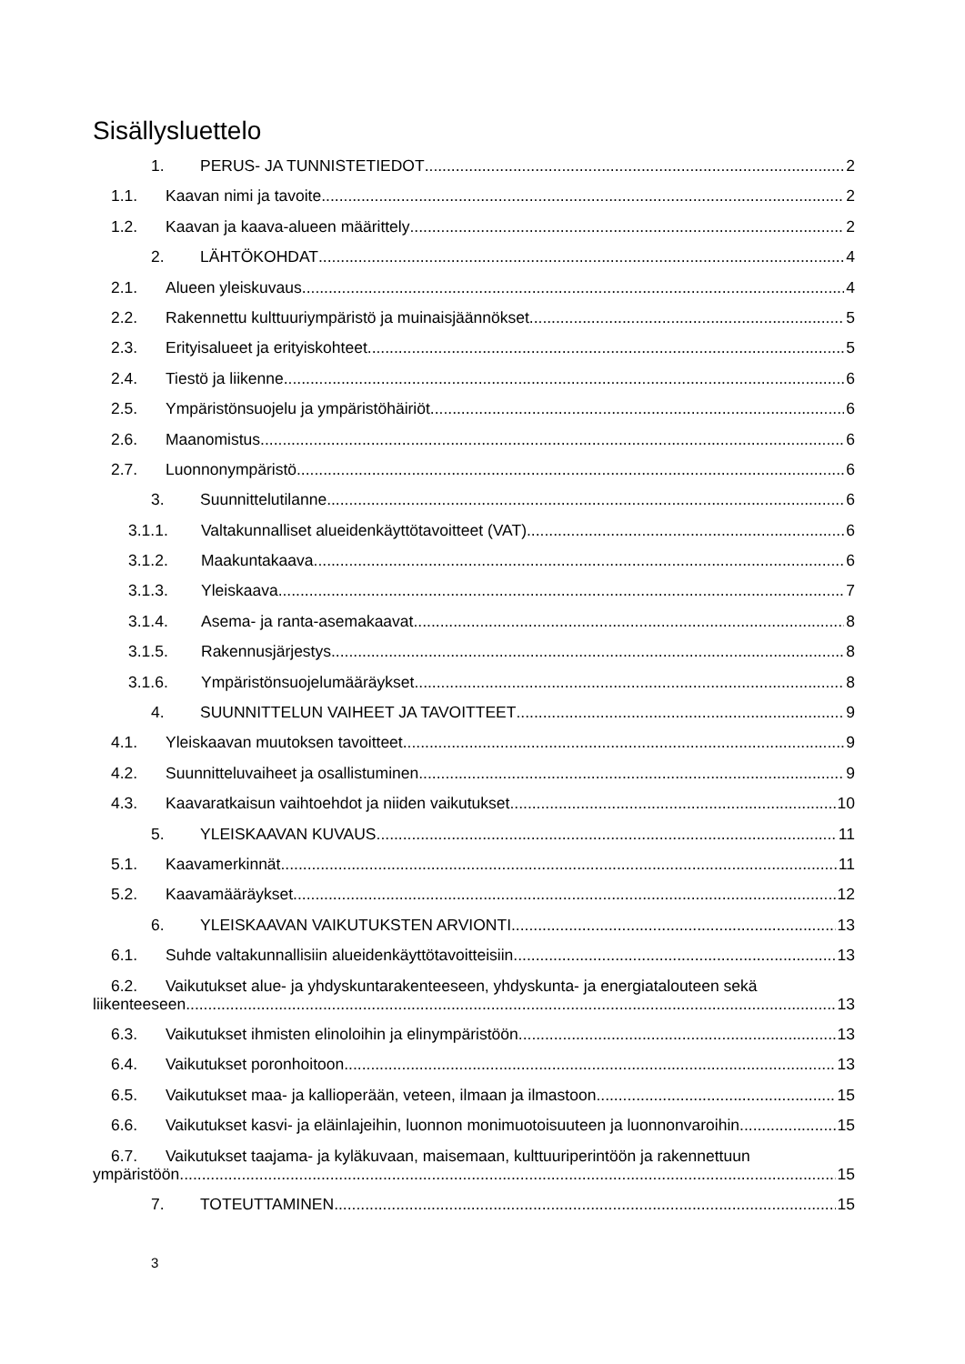Sisällysluettelo
1. PERUS- JA TUNNISTETIEDOT 2
1.1. Kaavan nimi ja tavoite 2
1.2. Kaavan ja kaava-alueen määrittely 2
2. LÄHTÖKOHDAT 4
2.1. Alueen yleiskuvaus 4
2.2. Rakennettu kulttuuriympäristö ja muinaisjäännökset 5
2.3. Erityisalueet ja erityiskohteet 5
2.4. Tiestö ja liikenne 6
2.5. Ympäristönsuojelu ja ympäristöhäiriöt 6
2.6. Maanomistus 6
2.7. Luonnonympäristö 6
3. Suunnittelutilanne 6
3.1.1. Valtakunnalliset alueidenkäyttötavoitteet (VAT) 6
3.1.2. Maakuntakaava 6
3.1.3. Yleiskaava 7
3.1.4. Asema- ja ranta-asemakaavat 8
3.1.5. Rakennusjärjestys 8
3.1.6. Ympäristönsuojelumääräykset 8
4. SUUNNITTELUN VAIHEET JA TAVOITTEET 9
4.1. Yleiskaavan muutoksen tavoitteet 9
4.2. Suunnitteluvaiheet ja osallistuminen 9
4.3. Kaavaratkaisun vaihtoehdot ja niiden vaikutukset 10
5. YLEISKAAVAN KUVAUS 11
5.1. Kaavamerkinnät 11
5.2. Kaavamääräykset 12
6. YLEISKAAVAN VAIKUTUKSTEN ARVIONTI 13
6.1. Suhde valtakunnallisiin alueidenkäyttötavoitteisiin 13
6.2. Vaikutukset alue- ja yhdyskuntarakenteeseen, yhdyskunta- ja energiatalouteen sekä
liikenteeseen 13
6.3. Vaikutukset ihmisten elinoloihin ja elinympäristöön 13
6.4. Vaikutukset poronhoitoon 13
6.5. Vaikutukset maa- ja kallioperään, veteen, ilmaan ja ilmastoon 15
6.6. Vaikutukset kasvi- ja eläinlajeihin, luonnon monimuotoisuuteen ja luonnonvaroihin 15
6.7. Vaikutukset taajama- ja kyläkuvaan, maisemaan, kulttuuriperintöön ja rakennettuun
ympäristöön 15
7. TOTEUTTAMINEN 15
3